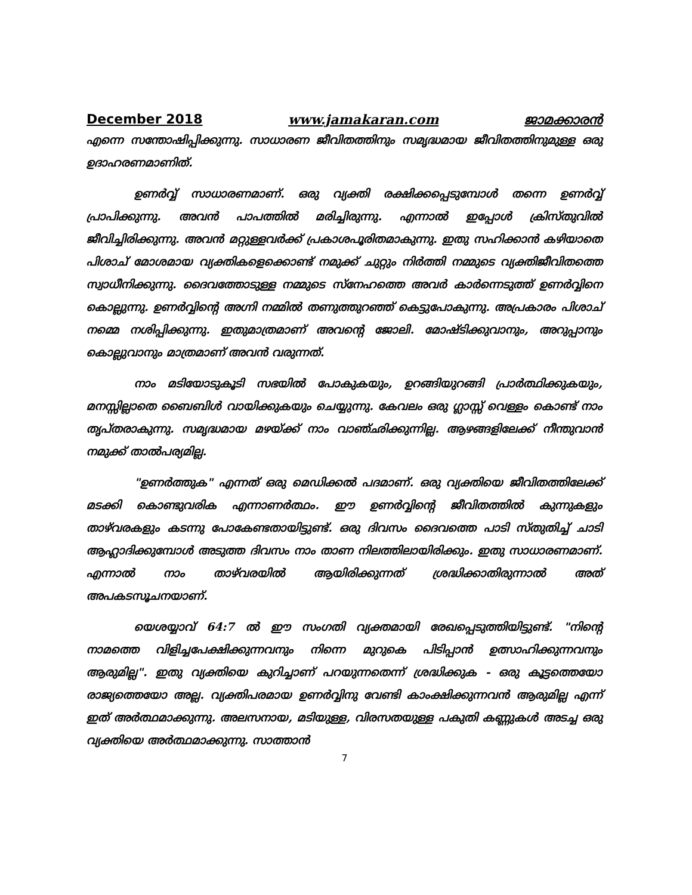December 2018 www.jamakaran.com ജാമക്കാരൻ
എന്നെ സന്തോഷിപ്പിക്കുന്നു. സാധാരണ ജീവിതത്തിനും സമൃദ്ധമായ ജീവിതത്തിനുമുള്ള ഒരു ഉദാഹരണമാണിത്.
ഉണർവ്വ് സാധാരണമാണ്. ഒരു വ്യക്തി രക്ഷിക്കപ്പെടുമ്പോൾ തന്നെ ഉണർവ്വ് പ്രാപിക്കുന്നു. അവൻ പാപത്തിൽ മരിച്ചിരുന്നു. എന്നാൽ ഇപ്പോൾ ക്രിസ്തുവിൽ ജീവിച്ചിരിക്കുന്നു. അവൻ മറ്റുള്ളവർക്ക് പ്രകാശപൂരിതമാകുന്നു. ഇതു സഹിക്കാൻ കഴിയാതെ പിശാച് മോശമായ വ്യക്തികളെക്കൊണ്ട് നമുക്ക് ചുറ്റും നിർത്തി നമ്മുടെ വ്യക്തിജീവിതത്തെ സ്വാധീനിക്കുന്നു. ദൈവത്തോടുള്ള നമ്മുടെ സ്നേഹത്തെ അവർ കാർന്നെടുത്ത് ഉണർവ്വിനെ കൊല്ലുന്നു. ഉണർവ്വിന്റെ അഗ്നി നമ്മിൽ തണുത്തുറഞ്ഞ് കെട്ടുപോകുന്നു. അപ്രകാരം പിശാച് നമ്മെ നശിപ്പിക്കുന്നു. ഇതുമാത്രമാണ് അവന്റെ ജോലി. മോഷ്ടിക്കുവാനും, അറുപ്പാനും കൊല്ലുവാനും മാത്രമാണ് അവൻ വരുന്നത്.
നാം മടിയോടുകൂടി സഭയിൽ പോകുകയും, ഉറങ്ങിയുറങ്ങി പ്രാർത്ഥിക്കുകയും, മനസ്സില്ലാതെ ബൈബിൾ വായിക്കുകയും ചെയ്യുന്നു. കേവലം ഒരു ഗ്ലാസ്സ് വെള്ളം കൊണ്ട് നാം തൃപ്തരാകുന്നു. സമൃദ്ധമായ മഴയ്ക്ക് നാം വാഞ്ഛിക്കുന്നില്ല. ആഴങ്ങളിലേക്ക് നീന്തുവാൻ നമുക്ക് താൽപര്യമില്ല.
"ഉണർത്തുക" എന്നത് ഒരു മെഡിക്കൽ പദമാണ്. ഒരു വ്യക്തിയെ ജീവിതത്തിലേക്ക് മടക്കി കൊണ്ടുവരിക എന്നാണർത്ഥം. ഈ ഉണർവ്വിന്റെ ജീവിതത്തിൽ കുന്നുകളും താഴ്‌വരകളും കടന്നു പോകേണ്ടതായിട്ടുണ്ട്. ഒരു ദിവസം ദൈവത്തെ പാടി സ്തുതിച്ച് ചാടി ആഹ്ലാദിക്കുമ്പോൾ അടുത്ത ദിവസം നാം താണ നിലത്തിലായിരിക്കും. ഇതു സാധാരണമാണ്. എന്നാൽ നാം താഴ്‌വരയിൽ ആയിരിക്കുന്നത് ശ്രദ്ധിക്കാതിരുന്നാൽ അത് അപകടസൂചനയാണ്.
യെശയ്യാവ് 64:7 ൽ ഈ സംഗതി വ്യക്തമായി രേഖപ്പെടുത്തിയിട്ടുണ്ട്. "നിന്റെ നാമത്തെ വിളിച്ചപേക്ഷിക്കുന്നവനും നിന്നെ മുറുകെ പിടിപ്പാൻ ഉത്സാഹിക്കുന്നവനും ആരുമില്ല". ഇതു വ്യക്തിയെ കുറിച്ചാണ് പറയുന്നതെന്ന് ശ്രദ്ധിക്കുക - ഒരു കൂട്ടത്തെയോ രാജ്യത്തെയോ അല്ല. വ്യക്തിപരമായ ഉണർവ്വിനു വേണ്ടി കാംക്ഷിക്കുന്നവൻ ആരുമില്ല എന്ന് ഇത് അർത്ഥമാക്കുന്നു. അലസനായ, മടിയുള്ള, വിരസതയുള്ള പകുതി കണ്ണുകൾ അടച്ച ഒരു വ്യക്തിയെ അർത്ഥമാക്കുന്നു. സാത്താൻ
7